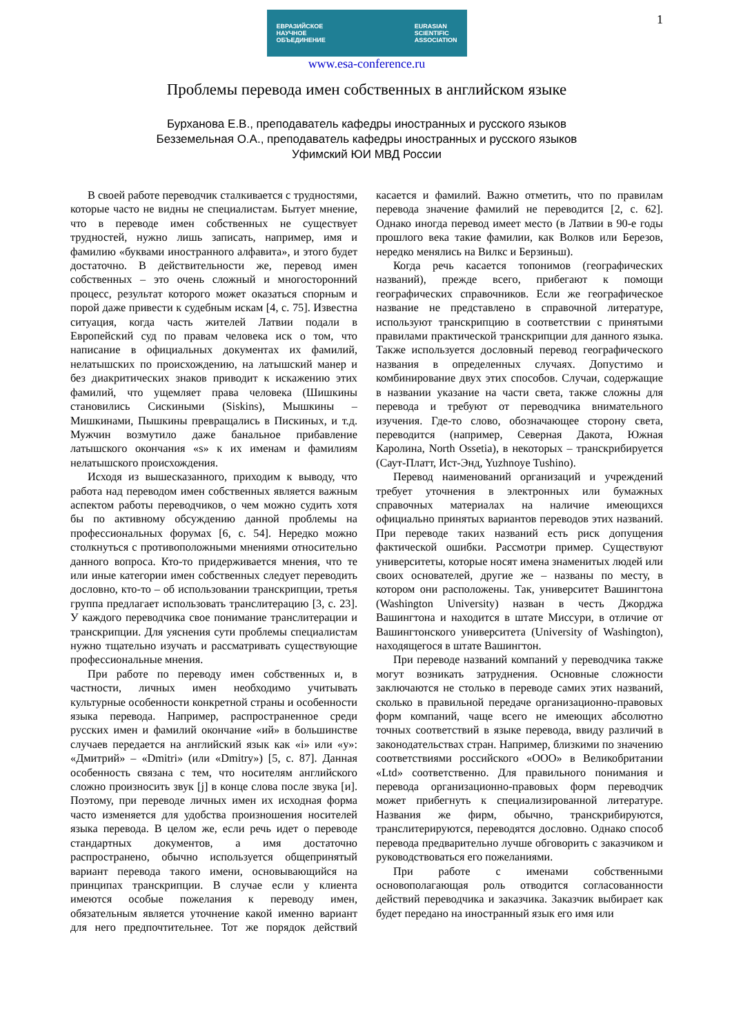1
ЕВРАЗИЙСКОЕ
НАУЧНОЕ
ОБЪЕДИНЕНИЕ EURASIAN
SCIENTIFIC
ASSOCIATION
www.esa-conference.ru
Проблемы перевода имен собственных в английском языке
Бурханова Е.В., преподаватель кафедры иностранных и русского языков
Безземельная О.А., преподаватель кафедры иностранных и русского языков
Уфимский ЮИ МВД России
В своей работе переводчик сталкивается с трудностями, которые часто не видны не специалистам. Бытует мнение, что в переводе имен собственных не существует трудностей, нужно лишь записать, например, имя и фамилию «буквами иностранного алфавита», и этого будет достаточно. В действительности же, перевод имен собственных – это очень сложный и многосторонний процесс, результат которого может оказаться спорным и порой даже привести к судебным искам [4, с. 75]. Известна ситуация, когда часть жителей Латвии подали в Европейский суд по правам человека иск о том, что написание в официальных документах их фамилий, нелатышских по происхождению, на латышский манер и без диакритических знаков приводит к искажению этих фамилий, что ущемляет права человека (Шишкины становились Сискиными (Siskins), Мышкины – Мишкинами, Пышкины превращались в Пискиных, и т.д. Мужчин возмутило даже банальное прибавление латышского окончания «s» к их именам и фамилиям нелатышского происхождения.
Исходя из вышесказанного, приходим к выводу, что работа над переводом имен собственных является важным аспектом работы переводчиков, о чем можно судить хотя бы по активному обсуждению данной проблемы на профессиональных форумах [6, с. 54]. Нередко можно столкнуться с противоположными мнениями относительно данного вопроса. Кто-то придерживается мнения, что те или иные категории имен собственных следует переводить дословно, кто-то – об использовании транскрипции, третья группа предлагает использовать транслитерацию [3, с. 23]. У каждого переводчика свое понимание транслитерации и транскрипции. Для уяснения сути проблемы специалистам нужно тщательно изучать и рассматривать существующие профессиональные мнения.
При работе по переводу имен собственных и, в частности, личных имен необходимо учитывать культурные особенности конкретной страны и особенности языка перевода. Например, распространенное среди русских имен и фамилий окончание «ий» в большинстве случаев передается на английский язык как «i» или «y»: «Дмитрий» – «Dmitri» (или «Dmitry») [5, с. 87]. Данная особенность связана с тем, что носителям английского сложно произносить звук [j] в конце слова после звука [и]. Поэтому, при переводе личных имен их исходная форма часто изменяется для удобства произношения носителей языка перевода. В целом же, если речь идет о переводе стандартных документов, а имя достаточно распространено, обычно используется общепринятый вариант перевода такого имени, основывающийся на принципах транскрипции. В случае если у клиента имеются особые пожелания к переводу имен, обязательным является уточнение какой именно вариант для него предпочтительнее. Тот же порядок действий касается и фамилий. Важно отметить, что по правилам перевода значение фамилий не переводится [2, с. 62]. Однако иногда перевод имеет место (в Латвии в 90-е годы прошлого века такие фамилии, как Волков или Березов, нередко менялись на Вилкс и Берзиньш).
Когда речь касается топонимов (географических названий), прежде всего, прибегают к помощи географических справочников. Если же географическое название не представлено в справочной литературе, используют транскрипцию в соответствии с принятыми правилами практической транскрипции для данного языка. Также используется дословный перевод географического названия в определенных случаях. Допустимо и комбинирование двух этих способов. Случаи, содержащие в названии указание на части света, также сложны для перевода и требуют от переводчика внимательного изучения. Где-то слово, обозначающее сторону света, переводится (например, Северная Дакота, Южная Каролина, North Ossetia), в некоторых – транскрибируется (Саут-Платт, Ист-Энд, Yuzhnoye Tushino).
Перевод наименований организаций и учреждений требует уточнения в электронных или бумажных справочных материалах на наличие имеющихся официально принятых вариантов переводов этих названий. При переводе таких названий есть риск допущения фактической ошибки. Рассмотри пример. Существуют университеты, которые носят имена знаменитых людей или своих основателей, другие же – названы по месту, в котором они расположены. Так, университет Вашингтона (Washington University) назван в честь Джорджа Вашингтона и находится в штате Миссури, в отличие от Вашингтонского университета (University of Washington), находящегося в штате Вашингтон.
При переводе названий компаний у переводчика также могут возникать затруднения. Основные сложности заключаются не столько в переводе самих этих названий, сколько в правильной передаче организационно-правовых форм компаний, чаще всего не имеющих абсолютно точных соответствий в языке перевода, ввиду различий в законодательствах стран. Например, близкими по значению соответствиями российского «ООО» в Великобритании «Ltd» соответственно. Для правильного понимания и перевода организационно-правовых форм переводчик может прибегнуть к специализированной литературе. Названия же фирм, обычно, транскрибируются, транслитерируются, переводятся дословно. Однако способ перевода предварительно лучше обговорить с заказчиком и руководствоваться его пожеланиями.
При работе с именами собственными основополагающая роль отводится согласованности действий переводчика и заказчика. Заказчик выбирает как будет передано на иностранный язык его имя или